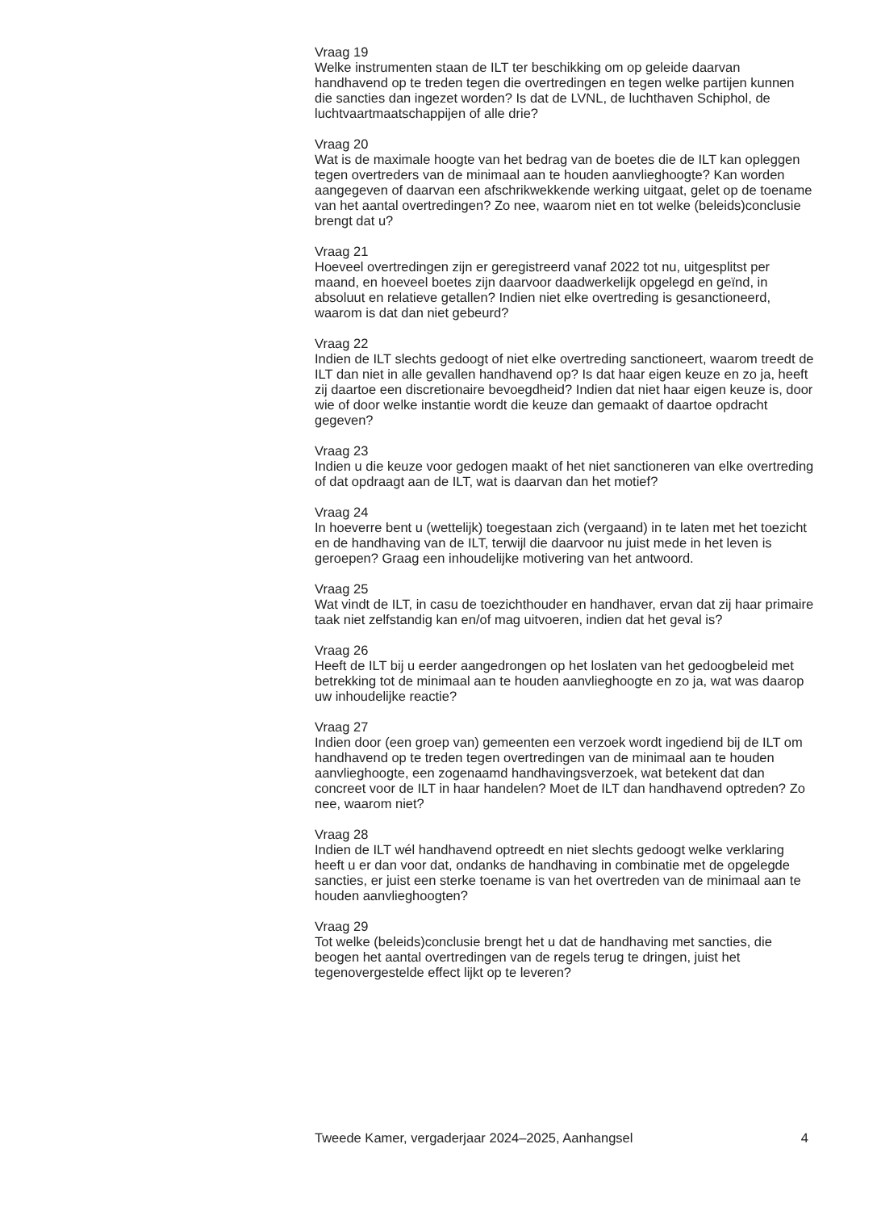Vraag 19
Welke instrumenten staan de ILT ter beschikking om op geleide daarvan handhavend op te treden tegen die overtredingen en tegen welke partijen kunnen die sancties dan ingezet worden? Is dat de LVNL, de luchthaven Schiphol, de luchtvaartmaatschappijen of alle drie?
Vraag 20
Wat is de maximale hoogte van het bedrag van de boetes die de ILT kan opleggen tegen overtreders van de minimaal aan te houden aanvlieghoogte? Kan worden aangegeven of daarvan een afschrikwekkende werking uitgaat, gelet op de toename van het aantal overtredingen? Zo nee, waarom niet en tot welke (beleids)conclusie brengt dat u?
Vraag 21
Hoeveel overtredingen zijn er geregistreerd vanaf 2022 tot nu, uitgesplitst per maand, en hoeveel boetes zijn daarvoor daadwerkelijk opgelegd en geïnd, in absoluut en relatieve getallen? Indien niet elke overtreding is gesanctioneerd, waarom is dat dan niet gebeurd?
Vraag 22
Indien de ILT slechts gedoogt of niet elke overtreding sanctioneert, waarom treedt de ILT dan niet in alle gevallen handhavend op? Is dat haar eigen keuze en zo ja, heeft zij daartoe een discretionaire bevoegdheid? Indien dat niet haar eigen keuze is, door wie of door welke instantie wordt die keuze dan gemaakt of daartoe opdracht gegeven?
Vraag 23
Indien u die keuze voor gedogen maakt of het niet sanctioneren van elke overtreding of dat opdraagt aan de ILT, wat is daarvan dan het motief?
Vraag 24
In hoeverre bent u (wettelijk) toegestaan zich (vergaand) in te laten met het toezicht en de handhaving van de ILT, terwijl die daarvoor nu juist mede in het leven is geroepen? Graag een inhoudelijke motivering van het antwoord.
Vraag 25
Wat vindt de ILT, in casu de toezichthouder en handhaver, ervan dat zij haar primaire taak niet zelfstandig kan en/of mag uitvoeren, indien dat het geval is?
Vraag 26
Heeft de ILT bij u eerder aangedrongen op het loslaten van het gedoogbeleid met betrekking tot de minimaal aan te houden aanvlieghoogte en zo ja, wat was daarop uw inhoudelijke reactie?
Vraag 27
Indien door (een groep van) gemeenten een verzoek wordt ingediend bij de ILT om handhavend op te treden tegen overtredingen van de minimaal aan te houden aanvlieghoogte, een zogenaamd handhavingsverzoek, wat betekent dat dan concreet voor de ILT in haar handelen? Moet de ILT dan handhavend optreden? Zo nee, waarom niet?
Vraag 28
Indien de ILT wél handhavend optreedt en niet slechts gedoogt welke verklaring heeft u er dan voor dat, ondanks de handhaving in combinatie met de opgelegde sancties, er juist een sterke toename is van het overtreden van de minimaal aan te houden aanvlieghoogten?
Vraag 29
Tot welke (beleids)conclusie brengt het u dat de handhaving met sancties, die beogen het aantal overtredingen van de regels terug te dringen, juist het tegenovergestelde effect lijkt op te leveren?
Tweede Kamer, vergaderjaar 2024–2025, Aanhangsel 4